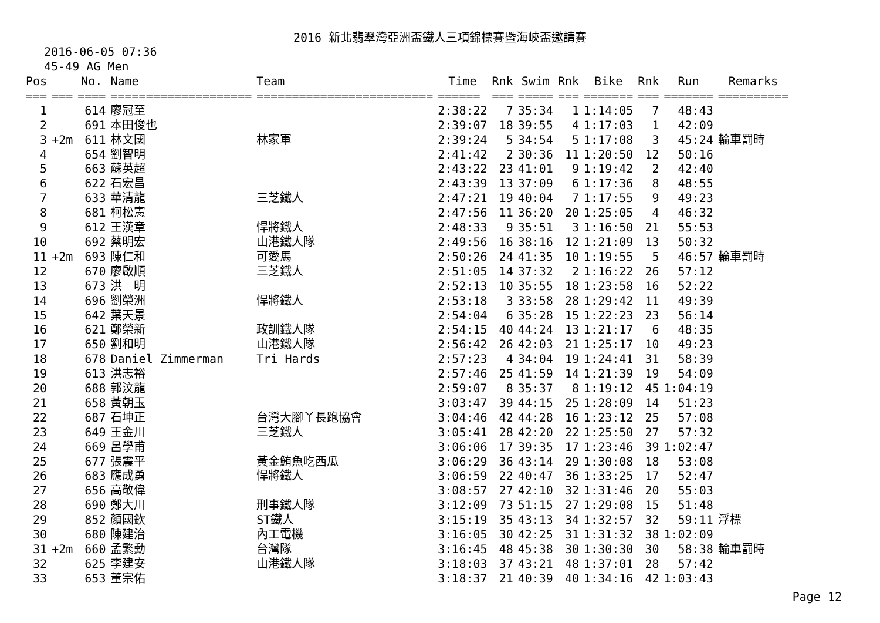2016 新北翡翠灣亞洲盃鐵人三項錦標賽暨海峽盃邀請賽
2016-06-05 07:36
45-49 AG Men
| Pos | | No. | Name | Team | Time | Rnk | Swim | Rnk | Bike | Rnk | Run | Remarks |
| --- | --- | --- | --- | --- | --- | --- | --- | --- | --- | --- | --- | --- |
| === | === | ==== | ==================== | ========================= | ====== | === | ===== | === | ======= | === | ======= | ========== |
| 1 | | 614 | 廖冠至 | | 2:38:22 | 7 | 35:34 | 1 | 1:14:05 | 7 | 48:43 | |
| 2 | | 691 | 本田俊也 | | 2:39:07 | 18 | 39:55 | 4 | 1:17:03 | 1 | 42:09 | |
| 3 | +2m | 611 | 林文國 | 林家軍 | 2:39:24 | 5 | 34:54 | 5 | 1:17:08 | 3 | 45:24 | 輪車罰時 |
| 4 | | 654 | 劉智明 | | 2:41:42 | 2 | 30:36 | 11 | 1:20:50 | 12 | 50:16 | |
| 5 | | 663 | 蘇英超 | | 2:43:22 | 23 | 41:01 | 9 | 1:19:42 | 2 | 42:40 | |
| 6 | | 622 | 石宏昌 | | 2:43:39 | 13 | 37:09 | 6 | 1:17:36 | 8 | 48:55 | |
| 7 | | 633 | 華清龍 | 三芝鐵人 | 2:47:21 | 19 | 40:04 | 7 | 1:17:55 | 9 | 49:23 | |
| 8 | | 681 | 柯松憲 | | 2:47:56 | 11 | 36:20 | 20 | 1:25:05 | 4 | 46:32 | |
| 9 | | 612 | 王漢章 | 悍將鐵人 | 2:48:33 | 9 | 35:51 | 3 | 1:16:50 | 21 | 55:53 | |
| 10 | | 692 | 蔡明宏 | 山港鐵人隊 | 2:49:56 | 16 | 38:16 | 12 | 1:21:09 | 13 | 50:32 | |
| 11 | +2m | 693 | 陳仁和 | 可愛馬 | 2:50:26 | 24 | 41:35 | 10 | 1:19:55 | 5 | 46:57 | 輪車罰時 |
| 12 | | 670 | 廖啟順 | 三芝鐵人 | 2:51:05 | 14 | 37:32 | 2 | 1:16:22 | 26 | 57:12 | |
| 13 | | 673 | 洪 明 | | 2:52:13 | 10 | 35:55 | 18 | 1:23:58 | 16 | 52:22 | |
| 14 | | 696 | 劉榮洲 | 悍將鐵人 | 2:53:18 | 3 | 33:58 | 28 | 1:29:42 | 11 | 49:39 | |
| 15 | | 642 | 葉天景 | | 2:54:04 | 6 | 35:28 | 15 | 1:22:23 | 23 | 56:14 | |
| 16 | | 621 | 鄭榮新 | 政訓鐵人隊 | 2:54:15 | 40 | 44:24 | 13 | 1:21:17 | 6 | 48:35 | |
| 17 | | 650 | 劉和明 | 山港鐵人隊 | 2:56:42 | 26 | 42:03 | 21 | 1:25:17 | 10 | 49:23 | |
| 18 | | 678 | Daniel Zimmerman | Tri Hards | 2:57:23 | 4 | 34:04 | 19 | 1:24:41 | 31 | 58:39 | |
| 19 | | 613 | 洪志裕 | | 2:57:46 | 25 | 41:59 | 14 | 1:21:39 | 19 | 54:09 | |
| 20 | | 688 | 郭汶龍 | | 2:59:07 | 8 | 35:37 | 8 | 1:19:12 | 45 | 1:04:19 | |
| 21 | | 658 | 黃朝玉 | | 3:03:47 | 39 | 44:15 | 25 | 1:28:09 | 14 | 51:23 | |
| 22 | | 687 | 石坤正 | 台灣大腳丫長跑協會 | 3:04:46 | 42 | 44:28 | 16 | 1:23:12 | 25 | 57:08 | |
| 23 | | 649 | 王金川 | 三芝鐵人 | 3:05:41 | 28 | 42:20 | 22 | 1:25:50 | 27 | 57:32 | |
| 24 | | 669 | 呂學甫 | | 3:06:06 | 17 | 39:35 | 17 | 1:23:46 | 39 | 1:02:47 | |
| 25 | | 677 | 張震平 | 黃金鮪魚吃西瓜 | 3:06:29 | 36 | 43:14 | 29 | 1:30:08 | 18 | 53:08 | |
| 26 | | 683 | 應成勇 | 悍將鐵人 | 3:06:59 | 22 | 40:47 | 36 | 1:33:25 | 17 | 52:47 | |
| 27 | | 656 | 高敬偉 | | 3:08:57 | 27 | 42:10 | 32 | 1:31:46 | 20 | 55:03 | |
| 28 | | 690 | 鄭大川 | 刑事鐵人隊 | 3:12:09 | 73 | 51:15 | 27 | 1:29:08 | 15 | 51:48 | |
| 29 | | 852 | 顏國欽 | ST鐵人 | 3:15:19 | 35 | 43:13 | 34 | 1:32:57 | 32 | 59:11 | 浮標 |
| 30 | | 680 | 陳建治 | 內工電機 | 3:16:05 | 30 | 42:25 | 31 | 1:31:32 | 38 | 1:02:09 | |
| 31 | +2m | 660 | 孟繁勳 | 台灣隊 | 3:16:45 | 48 | 45:38 | 30 | 1:30:30 | 30 | 58:38 | 輪車罰時 |
| 32 | | 625 | 李建安 | 山港鐵人隊 | 3:18:03 | 37 | 43:21 | 48 | 1:37:01 | 28 | 57:42 | |
| 33 | | 653 | 董宗佑 | | 3:18:37 | 21 | 40:39 | 40 | 1:34:16 | 42 | 1:03:43 | |
Page 12